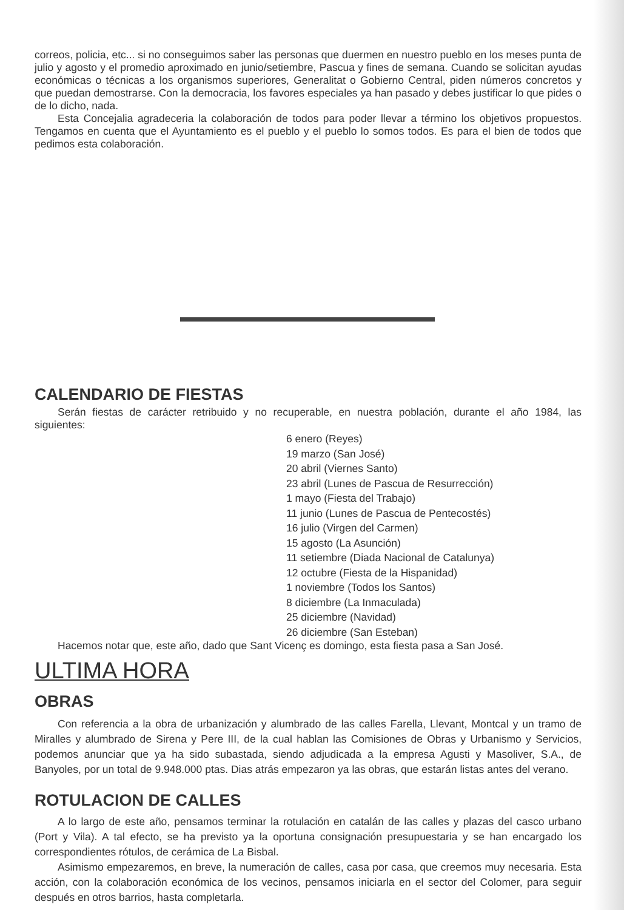correos, policia, etc... si no conseguimos saber las personas que duermen en nuestro pueblo en los meses punta de julio y agosto y el promedio aproximado en junio/setiembre, Pascua y fines de semana. Cuando se solicitan ayudas económicas o técnicas a los organismos superiores, Generalitat o Gobierno Central, piden números concretos y que puedan demostrarse. Con la democracia, los favores especiales ya han pasado y debes justificar lo que pides o de lo dicho, nada.
Esta Concejalia agradeceria la colaboración de todos para poder llevar a término los objetivos propuestos. Tengamos en cuenta que el Ayuntamiento es el pueblo y el pueblo lo somos todos. Es para el bien de todos que pedimos esta colaboración.
CALENDARIO DE FIESTAS
Serán fiestas de carácter retribuido y no recuperable, en nuestra población, durante el año 1984, las siguientes:
6 enero (Reyes)
19 marzo (San José)
20 abril (Viernes Santo)
23 abril (Lunes de Pascua de Resurrección)
1 mayo (Fiesta del Trabajo)
11 junio (Lunes de Pascua de Pentecostés)
16 julio (Virgen del Carmen)
15 agosto (La Asunción)
11 setiembre (Diada Nacional de Catalunya)
12 octubre (Fiesta de la Hispanidad)
1 noviembre (Todos los Santos)
8 diciembre (La Inmaculada)
25 diciembre (Navidad)
26 diciembre (San Esteban)
Hacemos notar que, este año, dado que Sant Vicenç es domingo, esta fiesta pasa a San José.
ULTIMA HORA
OBRAS
Con referencia a la obra de urbanización y alumbrado de las calles Farella, Llevant, Montcal y un tramo de Miralles y alumbrado de Sirena y Pere III, de la cual hablan las Comisiones de Obras y Urbanismo y Servicios, podemos anunciar que ya ha sido subastada, siendo adjudicada a la empresa Agusti y Masoliver, S.A., de Banyoles, por un total de 9.948.000 ptas. Dias atrás empezaron ya las obras, que estarán listas antes del verano.
ROTULACION DE CALLES
A lo largo de este año, pensamos terminar la rotulación en catalán de las calles y plazas del casco urbano (Port y Vila). A tal efecto, se ha previsto ya la oportuna consignación presupuestaria y se han encargado los correspondientes rótulos, de cerámica de La Bisbal.
Asimismo empezaremos, en breve, la numeración de calles, casa por casa, que creemos muy necesaria. Esta acción, con la colaboración económica de los vecinos, pensamos iniciarla en el sector del Colomer, para seguir después en otros barrios, hasta completarla.